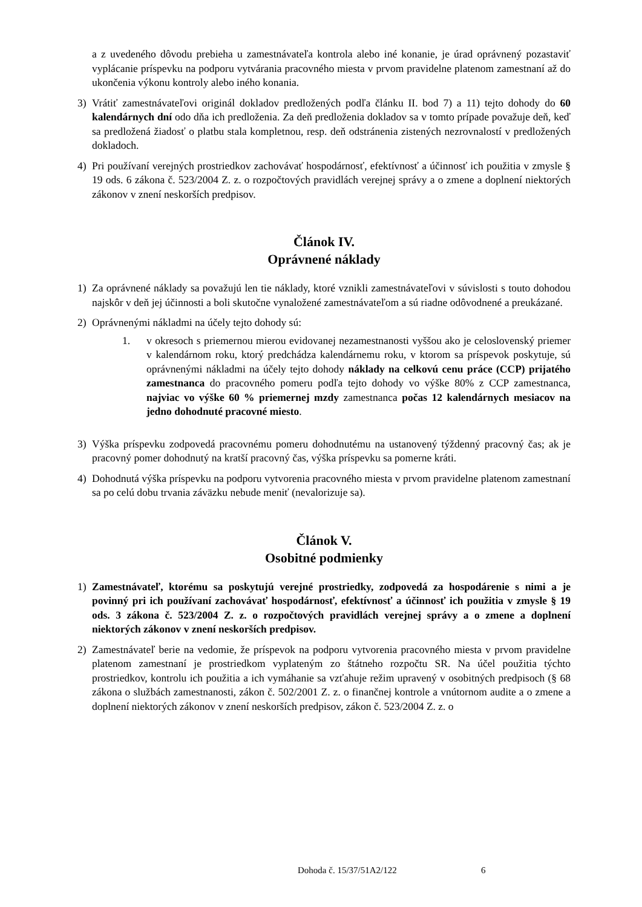a z uvedeného dôvodu prebieha u zamestnávateľa kontrola alebo iné konanie, je úrad oprávnený pozastaviť vyplácanie príspevku na podporu vytvárania pracovného miesta v prvom pravidelne platenom zamestnaní až do ukončenia výkonu kontroly alebo iného konania.
3) Vrátiť zamestnávateľovi originál dokladov predložených podľa článku II. bod 7) a 11) tejto dohody do 60 kalendárnych dní odo dňa ich predloženia. Za deň predloženia dokladov sa v tomto prípade považuje deň, keď sa predložená žiadosť o platbu stala kompletnou, resp. deň odstránenia zistených nezrovnalostí v predložených dokladoch.
4) Pri používaní verejných prostriedkov zachovávať hospodárnosť, efektívnosť a účinnosť ich použitia v zmysle § 19 ods. 6 zákona č. 523/2004 Z. z. o rozpočtových pravidlách verejnej správy a o zmene a doplnení niektorých zákonov v znení neskorších predpisov.
Článok IV.
Oprávnené náklady
1) Za oprávnené náklady sa považujú len tie náklady, ktoré vznikli zamestnávateľovi v súvislosti s touto dohodou najskôr v deň jej účinnosti a boli skutočne vynaložené zamestnávateľom a sú riadne odôvodnené a preukázané.
2) Oprávnenými nákladmi na účely tejto dohody sú:
1. v okresoch s priemernou mierou evidovanej nezamestnanosti vyššou ako je celoslovenský priemer v kalendárnom roku, ktorý predchádza kalendárnemu roku, v ktorom sa príspevok poskytuje, sú oprávnenými nákladmi na účely tejto dohody náklady na celkovú cenu práce (CCP) prijatého zamestnanca do pracovného pomeru podľa tejto dohody vo výške 80% z CCP zamestnanca, najviac vo výške 60 % priemernej mzdy zamestnanca počas 12 kalendárnych mesiacov na jedno dohodnuté pracovné miesto.
3) Výška príspevku zodpovedá pracovnému pomeru dohodnutému na ustanovený týždenný pracovný čas; ak je pracovný pomer dohodnutý na kratší pracovný čas, výška príspevku sa pomerne kráti.
4) Dohodnutá výška príspevku na podporu vytvorenia pracovného miesta v prvom pravidelne platenom zamestnaní sa po celú dobu trvania záväzku nebude meniť (nevalorizuje sa).
Článok V.
Osobitné podmienky
1) Zamestnávateľ, ktorému sa poskytujú verejné prostriedky, zodpovedá za hospodárenie s nimi a je povinný pri ich používaní zachovávať hospodárnosť, efektívnosť a účinnosť ich použitia v zmysle § 19 ods. 3 zákona č. 523/2004 Z. z. o rozpočtových pravidlách verejnej správy a o zmene a doplnení niektorých zákonov v znení neskorších predpisov.
2) Zamestnávateľ berie na vedomie, že príspevok na podporu vytvorenia pracovného miesta v prvom pravidelne platenom zamestnaní je prostriedkom vyplateným zo štátneho rozpočtu SR. Na účel použitia týchto prostriedkov, kontrolu ich použitia a ich vymáhanie sa vzťahuje režim upravený v osobitných predpisoch (§ 68 zákona o službách zamestnanosti, zákon č. 502/2001 Z. z. o finančnej kontrole a vnútornom audite a o zmene a doplnení niektorých zákonov v znení neskorších predpisov, zákon č. 523/2004 Z. z. o
Dohoda č. 15/37/51A2/122 6